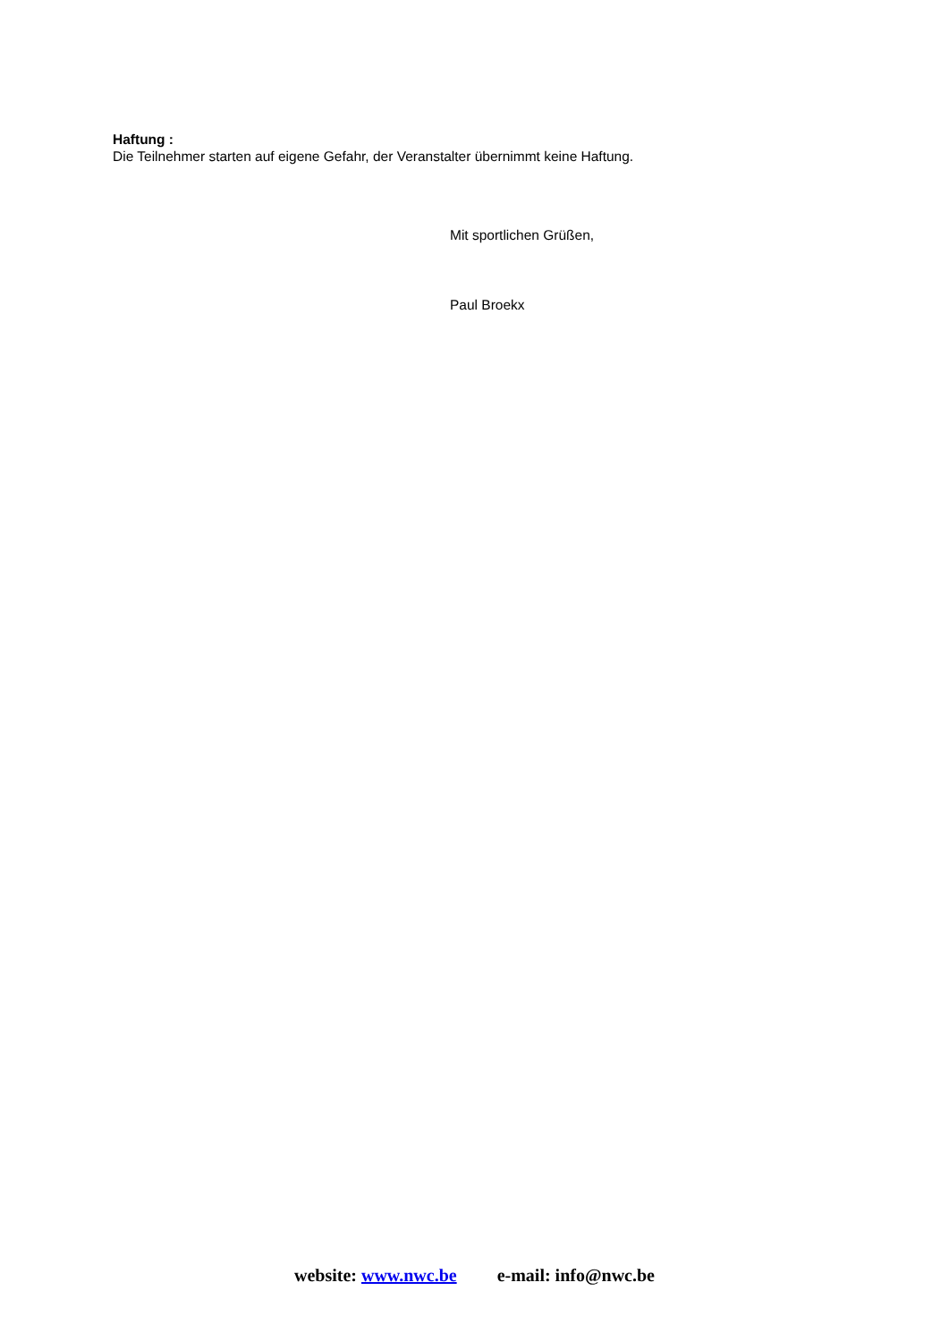Haftung :
Die Teilnehmer starten auf eigene Gefahr, der Veranstalter übernimmt keine Haftung.
Mit sportlichen Grüßen,
Paul Broekx
website: www.nwc.be e-mail: info@nwc.be